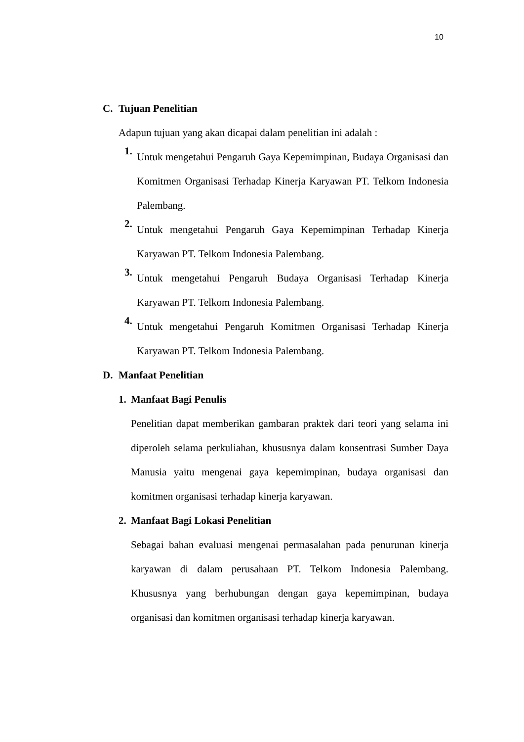10
C. Tujuan Penelitian
Adapun tujuan yang akan dicapai dalam penelitian ini adalah :
1.
Untuk mengetahui Pengaruh Gaya Kepemimpinan, Budaya Organisasi dan Komitmen Organisasi Terhadap Kinerja Karyawan PT. Telkom Indonesia Palembang.
2.
Untuk mengetahui Pengaruh Gaya Kepemimpinan Terhadap Kinerja Karyawan PT. Telkom Indonesia Palembang.
3.
Untuk mengetahui Pengaruh Budaya Organisasi Terhadap Kinerja Karyawan PT. Telkom Indonesia Palembang.
4.
Untuk mengetahui Pengaruh Komitmen Organisasi Terhadap Kinerja Karyawan PT. Telkom Indonesia Palembang.
D. Manfaat Penelitian
1. Manfaat Bagi Penulis
Penelitian dapat memberikan gambaran praktek dari teori yang selama ini diperoleh selama perkuliahan, khususnya dalam konsentrasi Sumber Daya Manusia yaitu mengenai gaya kepemimpinan, budaya organisasi dan komitmen organisasi terhadap kinerja karyawan.
2. Manfaat Bagi Lokasi Penelitian
Sebagai bahan evaluasi mengenai permasalahan pada penurunan kinerja karyawan di dalam perusahaan PT. Telkom Indonesia Palembang. Khususnya yang berhubungan dengan gaya kepemimpinan, budaya organisasi dan komitmen organisasi terhadap kinerja karyawan.